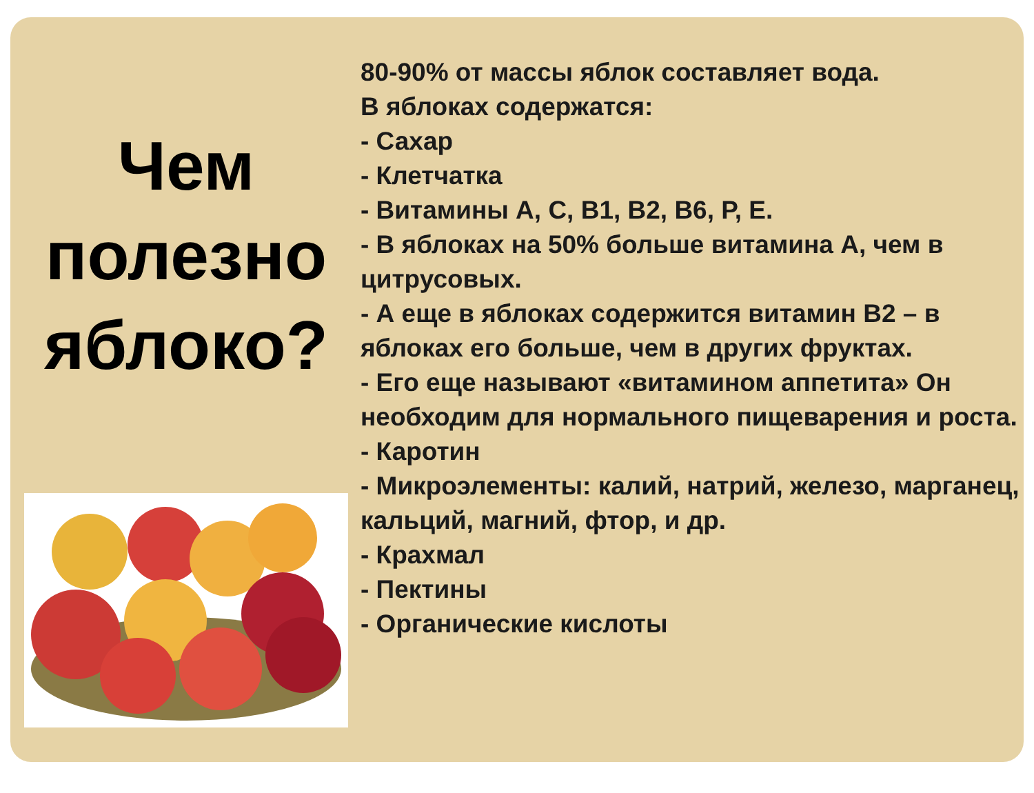Чем полезно яблоко?
80-90% от массы яблок составляет вода.
В яблоках содержатся:
- Сахар
- Клетчатка
- Витамины А, С, В1, В2, В6, Р, Е.
- В яблоках на 50% больше витамина А, чем в цитрусовых.
- А еще в яблоках содержится витамин В2 – в яблоках его больше, чем в других фруктах.
- Его еще называют «витамином аппетита» Он необходим для нормального пищеварения и роста.
- Каротин
- Микроэлементы: калий, натрий, железо, марганец, кальций, магний, фтор, и др.
- Крахмал
- Пектины
- Органические кислоты